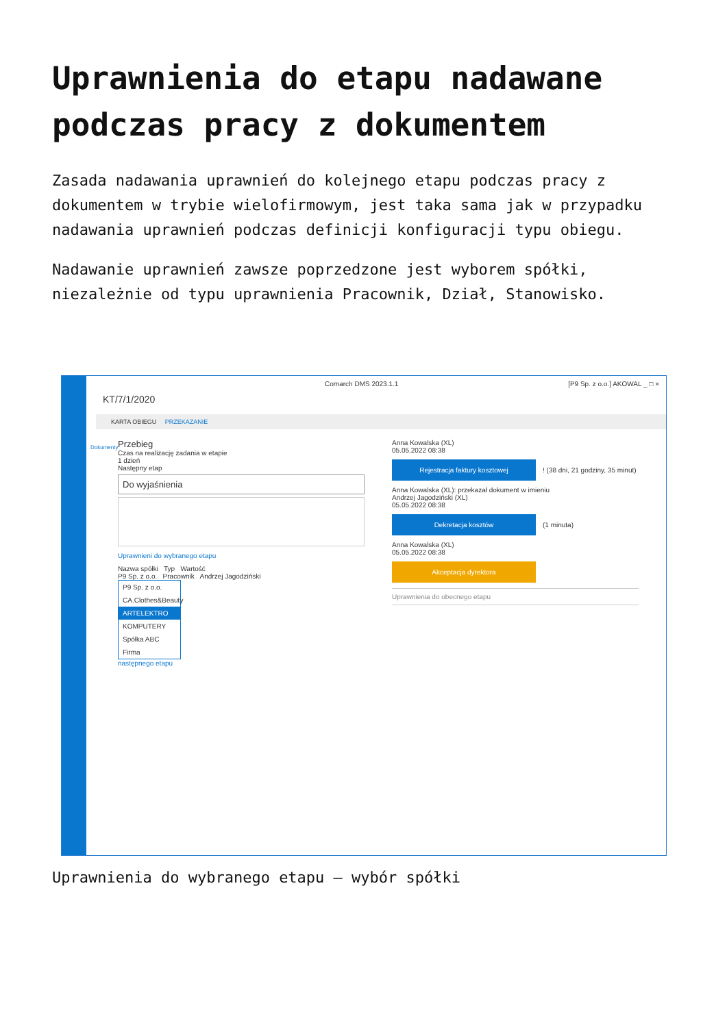Uprawnienia do etapu nadawane podczas pracy z dokumentem
Zasada nadawania uprawnień do kolejnego etapu podczas pracy z dokumentem w trybie wielofirmowym, jest taka sama jak w przypadku nadawania uprawnień podczas definicji konfiguracji typu obiegu.
Nadawanie uprawnień zawsze poprzedzone jest wyborem spółki, niezależnie od typu uprawnienia Pracownik, Dział, Stanowisko.
KT/7/1/2020 Comarch DMS 2023.1.1 [P9 Sp. z o.o.] AKOWAL _ □ ×
KARTA OBIEGU PRZEKAZANIE
Dokumenty
Przebieg
Czas na realizację zadania w etapie
1 dzień
Następny etap
Do wyjaśnienia
Uprawnieni do wybranego etapu
Nazwa spółki Typ Wartość
P9 Sp. z o.o. Pracownik Andrzej Jagodziński
P9 Sp. z o.o.
CA.Clothes&Beauty
ARTELEKTRO
KOMPUTERY
Spółka ABC
Firma
następnego etapu
Anna Kowalska (XL)
05.05.2022 08:38
Rejestracja faktury kosztowej
! (38 dni, 21 godziny, 35 minut)
Anna Kowalska (XL): przekazał dokument w imieniu
Andrzej Jagodziński (XL)
05.05.2022 08:38
Dekretacja kosztów
(1 minuta)
Anna Kowalska (XL)
05.05.2022 08:38
Akceptacja dyrektora
Uprawnienia do obecnego etapu
Uprawnienia do wybranego etapu – wybór spółki